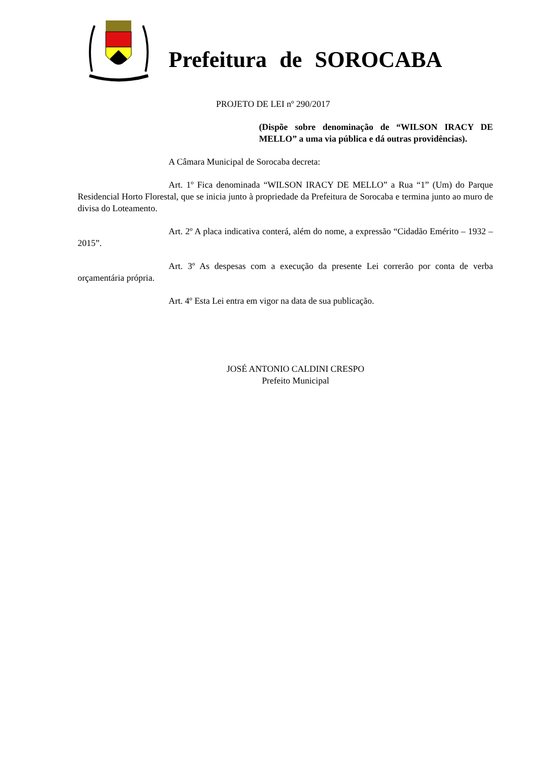Prefeitura de SOROCABA
PROJETO DE LEI nº 290/2017
(Dispõe sobre denominação de “WILSON IRACY DE MELLO” a uma via pública e dá outras providências).
A Câmara Municipal de Sorocaba decreta:
Art. 1º Fica denominada “WILSON IRACY DE MELLO” a Rua “1” (Um) do Parque Residencial Horto Florestal, que se inicia junto à propriedade da Prefeitura de Sorocaba e termina junto ao muro de divisa do Loteamento.
Art. 2º A placa indicativa conterá, além do nome, a expressão “Cidadão Emérito – 1932 – 2015”.
Art. 3º As despesas com a execução da presente Lei correrão por conta de verba orçamentária própria.
Art. 4º Esta Lei entra em vigor na data de sua publicação.
JOSÉ ANTONIO CALDINI CRESPO
Prefeito Municipal